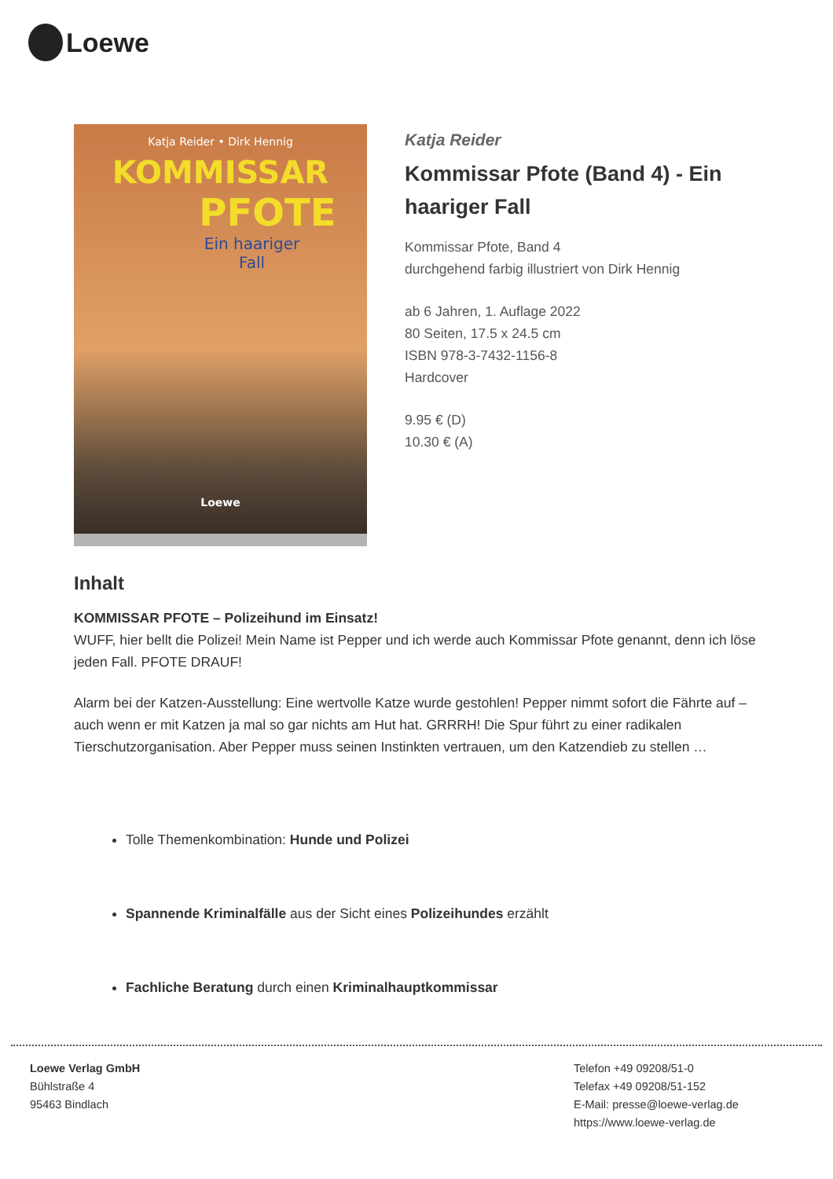Loewe
Katja Reider • Dirk Hennig
KOMMISSAR
PFOTE
Ein haariger
Fall
Loewe
Katja Reider
Kommissar Pfote (Band 4) - Ein haariger Fall
Kommissar Pfote, Band 4
durchgehend farbig illustriert von Dirk Hennig
ab 6 Jahren, 1. Auflage 2022
80 Seiten, 17.5 x 24.5 cm
ISBN 978-3-7432-1156-8
Hardcover
9.95 € (D)
10.30 € (A)
Inhalt
KOMMISSAR PFOTE – Polizeihund im Einsatz!
WUFF, hier bellt die Polizei! Mein Name ist Pepper und ich werde auch Kommissar Pfote genannt, denn ich löse jeden Fall. PFOTE DRAUF!
Alarm bei der Katzen-Ausstellung: Eine wertvolle Katze wurde gestohlen! Pepper nimmt sofort die Fährte auf – auch wenn er mit Katzen ja mal so gar nichts am Hut hat. GRRRH! Die Spur führt zu einer radikalen Tierschutzorganisation. Aber Pepper muss seinen Instinkten vertrauen, um den Katzendieb zu stellen …
Tolle Themenkombination: Hunde und Polizei
Spannende Kriminalfälle aus der Sicht eines Polizeihundes erzählt
Fachliche Beratung durch einen Kriminalhauptkommissar
Loewe Verlag GmbH
Bühlstraße 4
95463 Bindlach
Telefon +49 09208/51-0
Telefax +49 09208/51-152
E-Mail: presse@loewe-verlag.de
https://www.loewe-verlag.de